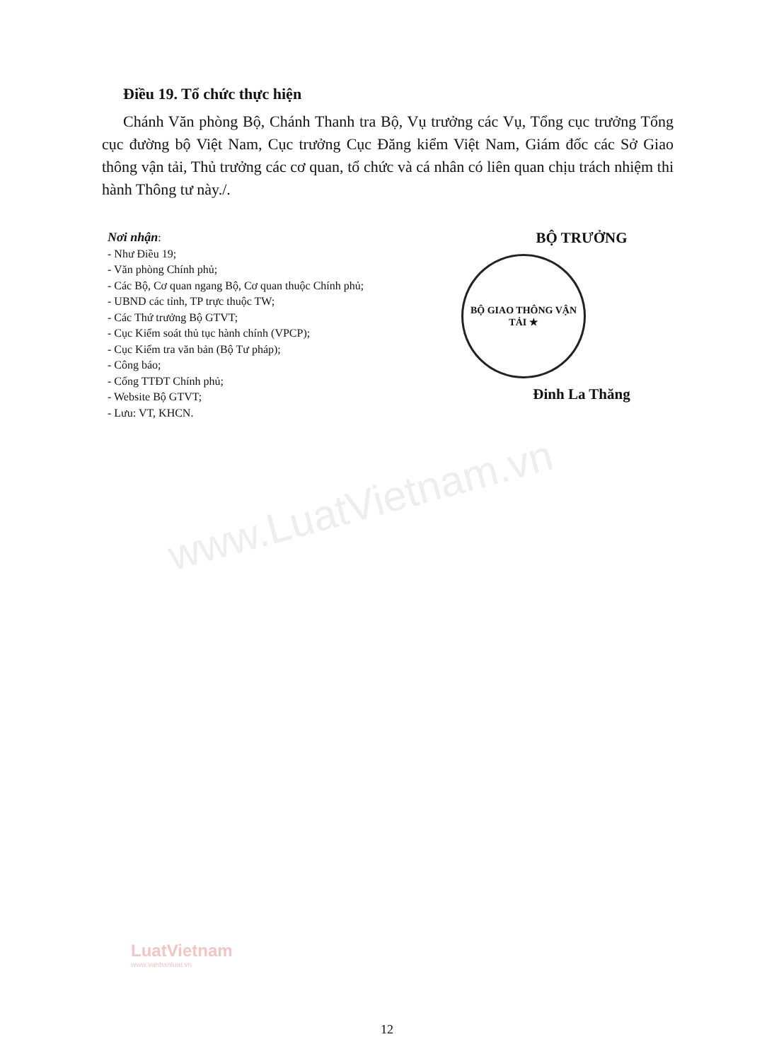www.LuatVietnam.vn
Điều 19. Tổ chức thực hiện
Chánh Văn phòng Bộ, Chánh Thanh tra Bộ, Vụ trưởng các Vụ, Tổng cục trưởng Tổng cục đường bộ Việt Nam, Cục trưởng Cục Đăng kiểm Việt Nam, Giám đốc các Sở Giao thông vận tải, Thủ trưởng các cơ quan, tổ chức và cá nhân có liên quan chịu trách nhiệm thi hành Thông tư này./.
Nơi nhận:
- Như Điều 19;
- Văn phòng Chính phủ;
- Các Bộ, Cơ quan ngang Bộ, Cơ quan thuộc Chính phủ;
- UBND các tỉnh, TP trực thuộc TW;
- Các Thứ trưởng Bộ GTVT;
- Cục Kiểm soát thủ tục hành chính (VPCP);
- Cục Kiểm tra văn bản (Bộ Tư pháp);
- Công báo;
- Cổng TTĐT Chính phủ;
- Website Bộ GTVT;
- Lưu: VT, KHCN.
BỘ TRƯỞNG
BỘ GIAO THÔNG VẬN TẢI ★
Đinh La Thăng
LuatVietnam
www.vanbanluat.vn
12